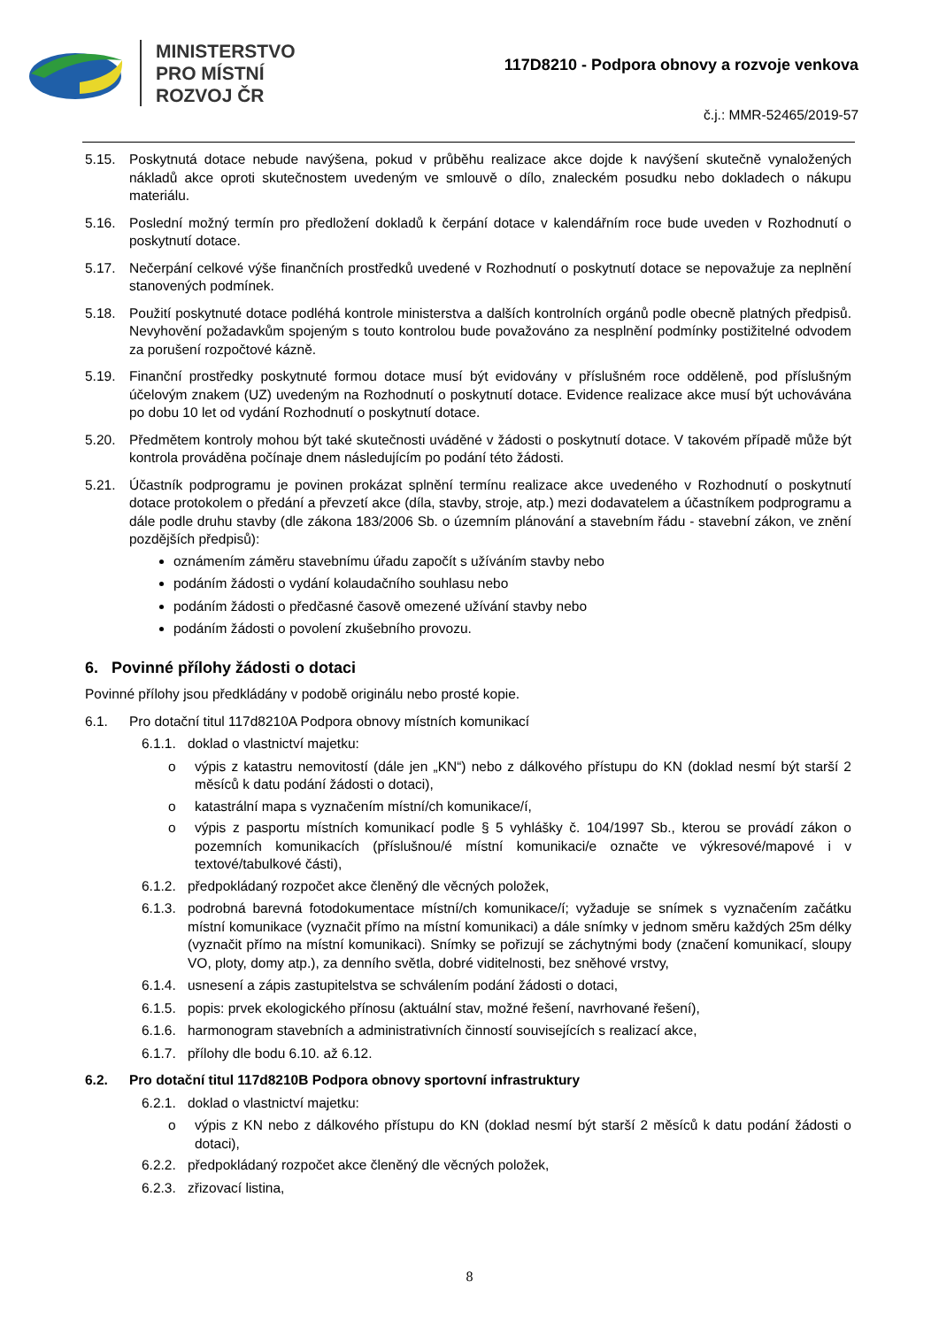MINISTERSTVO
PRO MÍSTNÍ
ROZVOJ ČR
117D8210 - Podpora obnovy a rozvoje venkova
č.j.: MMR-52465/2019-57
5.15. Poskytnutá dotace nebude navýšena, pokud v průběhu realizace akce dojde k navýšení skutečně vynaložených nákladů akce oproti skutečnostem uvedeným ve smlouvě o dílo, znaleckém posudku nebo dokladech o nákupu materiálu.
5.16. Poslední možný termín pro předložení dokladů k čerpání dotace v kalendářním roce bude uveden v Rozhodnutí o poskytnutí dotace.
5.17. Nečerpání celkové výše finančních prostředků uvedené v Rozhodnutí o poskytnutí dotace se nepovažuje za neplnění stanovených podmínek.
5.18. Použití poskytnuté dotace podléhá kontrole ministerstva a dalších kontrolních orgánů podle obecně platných předpisů. Nevyhovění požadavkům spojeným s touto kontrolou bude považováno za nesplnění podmínky postižitelné odvodem za porušení rozpočtové kázně.
5.19. Finanční prostředky poskytnuté formou dotace musí být evidovány v příslušném roce odděleně, pod příslušným účelovým znakem (UZ) uvedeným na Rozhodnutí o poskytnutí dotace. Evidence realizace akce musí být uchovávána po dobu 10 let od vydání Rozhodnutí o poskytnutí dotace.
5.20. Předmětem kontroly mohou být také skutečnosti uváděné v žádosti o poskytnutí dotace. V takovém případě může být kontrola prováděna počínaje dnem následujícím po podání této žádosti.
5.21. Účastník podprogramu je povinen prokázat splnění termínu realizace akce uvedeného v Rozhodnutí o poskytnutí dotace protokolem o předání a převzetí akce (díla, stavby, stroje, atp.) mezi dodavatelem a účastníkem podprogramu a dále podle druhu stavby (dle zákona 183/2006 Sb. o územním plánování a stavebním řádu - stavební zákon, ve znění pozdějších předpisů):
oznámením záměru stavebnímu úřadu započít s užíváním stavby nebo
podáním žádosti o vydání kolaudačního souhlasu nebo
podáním žádosti o předčasné časově omezené užívání stavby nebo
podáním žádosti o povolení zkušebního provozu.
6. Povinné přílohy žádosti o dotaci
Povinné přílohy jsou předkládány v podobě originálu nebo prosté kopie.
6.1. Pro dotační titul 117d8210A Podpora obnovy místních komunikací
6.1.1. doklad o vlastnictví majetku:
o výpis z katastru nemovitostí (dále jen „KN“) nebo z dálkového přístupu do KN (doklad nesmí být starší 2 měsíců k datu podání žádosti o dotaci),
o katastrální mapa s vyznačením místní/ch komunikace/í,
o výpis z pasportu místních komunikací podle § 5 vyhlášky č. 104/1997 Sb., kterou se provádí zákon o pozemních komunikacích (příslušnou/é místní komunikaci/e označte ve výkresové/mapové i v textové/tabulkové části),
6.1.2. předpokládaný rozpočet akce členěný dle věcných položek,
6.1.3. podrobná barevná fotodokumentace místní/ch komunikace/í; vyžaduje se snímek s vyznačením začátku místní komunikace (vyznačit přímo na místní komunikaci) a dále snímky v jednom směru každých 25m délky (vyznačit přímo na místní komunikaci). Snímky se pořizují se záchytnými body (značení komunikací, sloupy VO, ploty, domy atp.), za denního světla, dobré viditelnosti, bez sněhové vrstvy,
6.1.4. usnesení a zápis zastupitelstva se schválením podání žádosti o dotaci,
6.1.5. popis: prvek ekologického přínosu (aktuální stav, možné řešení, navrhované řešení),
6.1.6. harmonogram stavebních a administrativních činností souvisejících s realizací akce,
6.1.7. přílohy dle bodu 6.10. až 6.12.
6.2. Pro dotační titul 117d8210B Podpora obnovy sportovní infrastruktury
6.2.1. doklad o vlastnictví majetku:
o výpis z KN nebo z dálkového přístupu do KN (doklad nesmí být starší 2 měsíců k datu podání žádosti o dotaci),
6.2.2. předpokládaný rozpočet akce členěný dle věcných položek,
6.2.3. zřizovací listina,
8